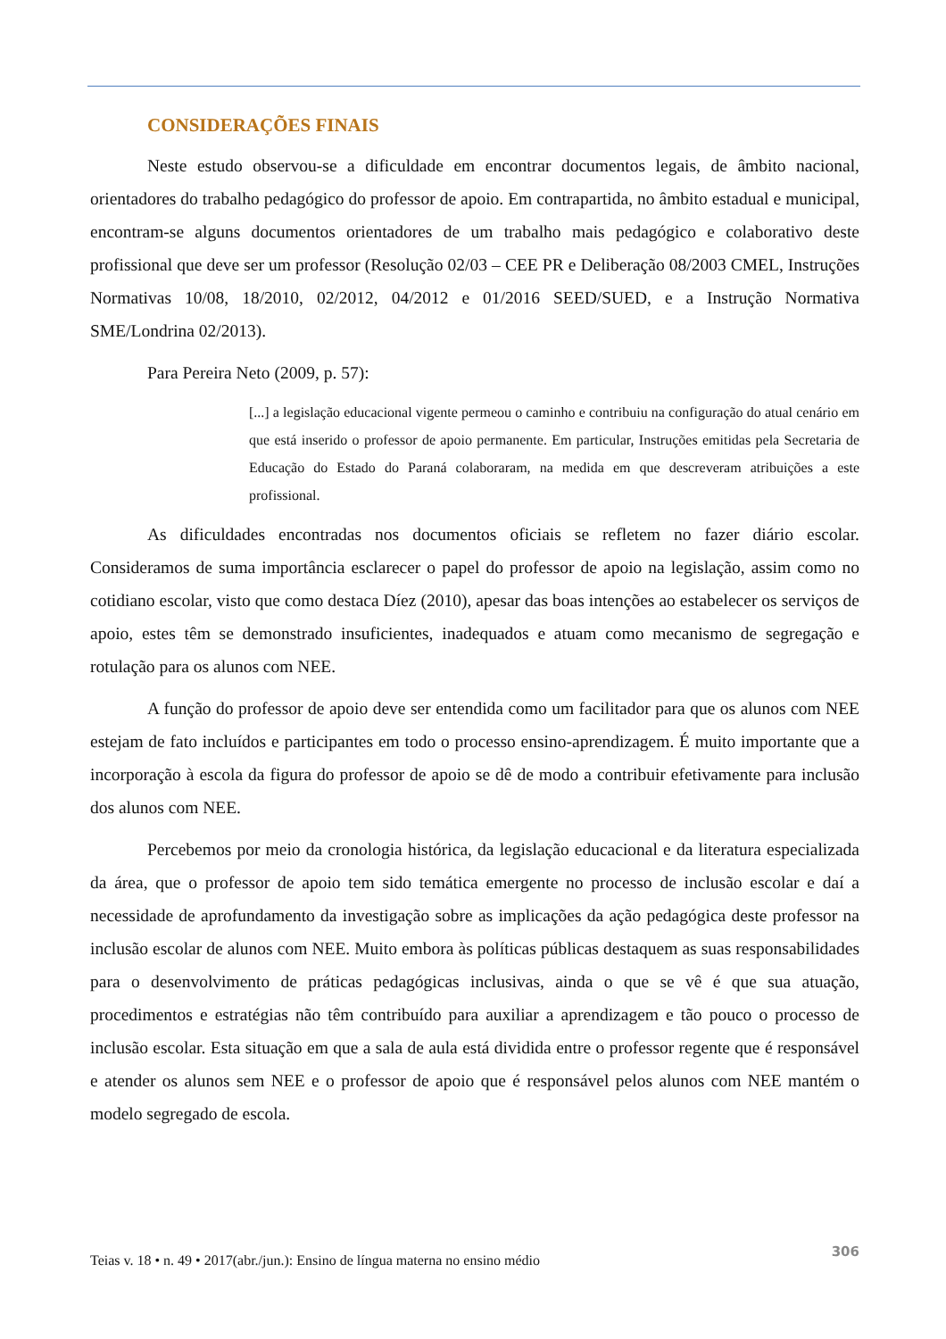CONSIDERAÇÕES FINAIS
Neste estudo observou-se a dificuldade em encontrar documentos legais, de âmbito nacional, orientadores do trabalho pedagógico do professor de apoio. Em contrapartida, no âmbito estadual e municipal, encontram-se alguns documentos orientadores de um trabalho mais pedagógico e colaborativo deste profissional que deve ser um professor (Resolução 02/03 – CEE PR e Deliberação 08/2003 CMEL, Instruções Normativas 10/08, 18/2010, 02/2012, 04/2012 e 01/2016 SEED/SUED, e a Instrução Normativa SME/Londrina 02/2013).
Para Pereira Neto (2009, p. 57):
[...] a legislação educacional vigente permeou o caminho e contribuiu na configuração do atual cenário em que está inserido o professor de apoio permanente. Em particular, Instruções emitidas pela Secretaria de Educação do Estado do Paraná colaboraram, na medida em que descreveram atribuições a este profissional.
As dificuldades encontradas nos documentos oficiais se refletem no fazer diário escolar. Consideramos de suma importância esclarecer o papel do professor de apoio na legislação, assim como no cotidiano escolar, visto que como destaca Díez (2010), apesar das boas intenções ao estabelecer os serviços de apoio, estes têm se demonstrado insuficientes, inadequados e atuam como mecanismo de segregação e rotulação para os alunos com NEE.
A função do professor de apoio deve ser entendida como um facilitador para que os alunos com NEE estejam de fato incluídos e participantes em todo o processo ensino-aprendizagem. É muito importante que a incorporação à escola da figura do professor de apoio se dê de modo a contribuir efetivamente para inclusão dos alunos com NEE.
Percebemos por meio da cronologia histórica, da legislação educacional e da literatura especializada da área, que o professor de apoio tem sido temática emergente no processo de inclusão escolar e daí a necessidade de aprofundamento da investigação sobre as implicações da ação pedagógica deste professor na inclusão escolar de alunos com NEE. Muito embora às políticas públicas destaquem as suas responsabilidades para o desenvolvimento de práticas pedagógicas inclusivas, ainda o que se vê é que sua atuação, procedimentos e estratégias não têm contribuído para auxiliar a aprendizagem e tão pouco o processo de inclusão escolar. Esta situação em que a sala de aula está dividida entre o professor regente que é responsável e atender os alunos sem NEE e o professor de apoio que é responsável pelos alunos com NEE mantém o modelo segregado de escola.
Teias v. 18 • n. 49 • 2017(abr./jun.): Ensino de língua materna no ensino médio 306